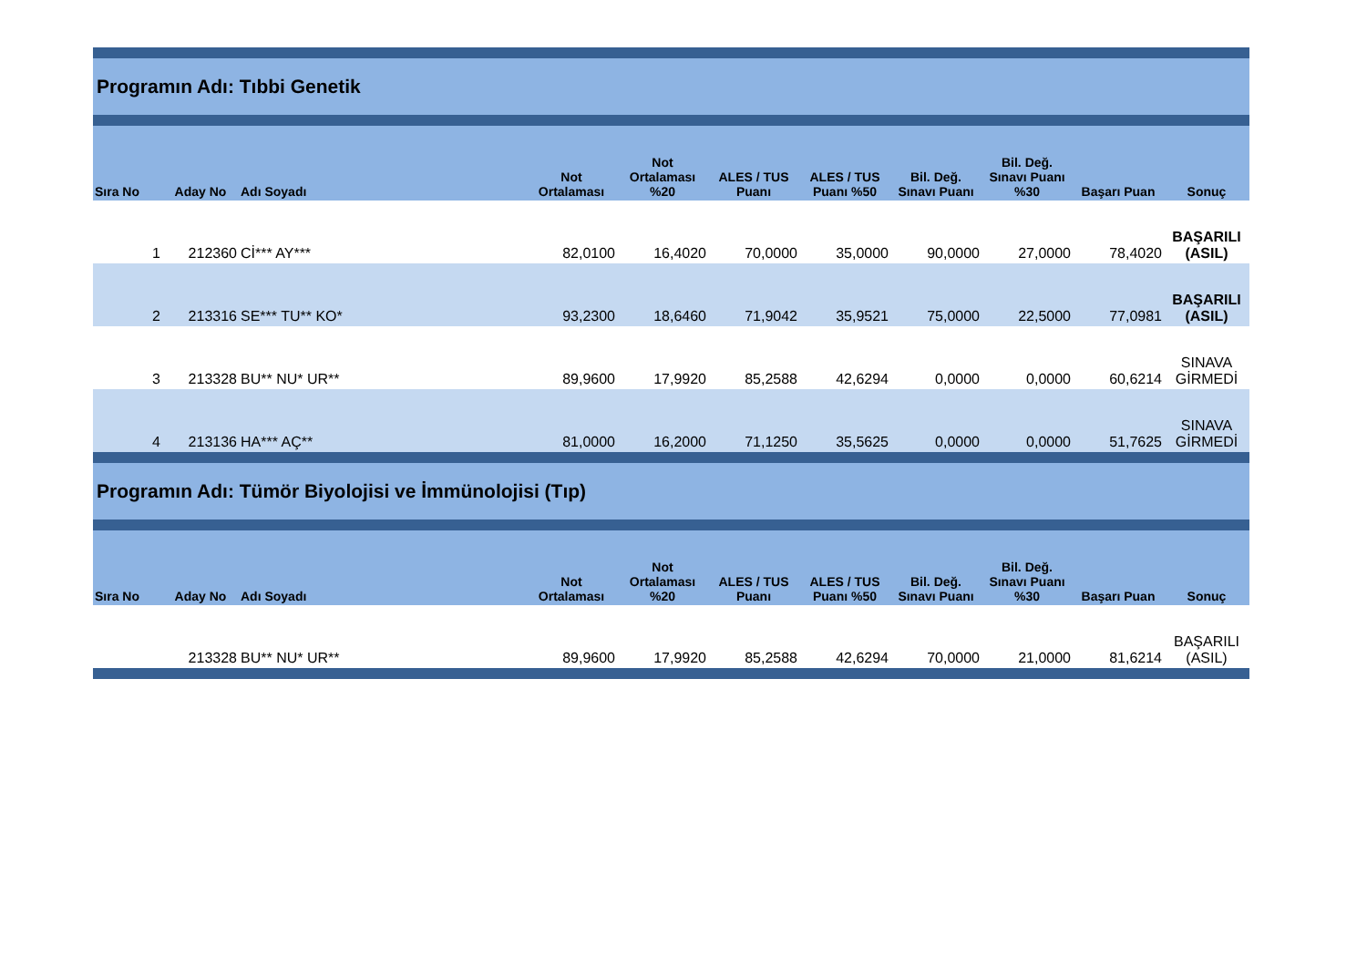| Programın Adı: Tıbbi Genetik | | | | | | | | | | |
| Sıra No | Aday No | Adı Soyadı | Not Ortalaması | Not Ortalaması %20 | ALES / TUS Puanı | ALES / TUS Puanı %50 | Bil. Değ. Sınavı Puanı | Bil. Değ. Sınavı Puanı %30 | Başarı Puan | Sonuç |
| 1 | 212360 | Cİ*** AY*** | 82,0100 | 16,4020 | 70,0000 | 35,0000 | 90,0000 | 27,0000 | 78,4020 | BAŞARILI (ASIL) |
| 2 | 213316 | SE*** TU** KO* | 93,2300 | 18,6460 | 71,9042 | 35,9521 | 75,0000 | 22,5000 | 77,0981 | BAŞARILI (ASIL) |
| 3 | 213328 | BU** NU* UR** | 89,9600 | 17,9920 | 85,2588 | 42,6294 | 0,0000 | 0,0000 | 60,6214 | SINAVA GİRMEDİ |
| 4 | 213136 | HA*** AÇ** | 81,0000 | 16,2000 | 71,1250 | 35,5625 | 0,0000 | 0,0000 | 51,7625 | SINAVA GİRMEDİ |
| Programın Adı: Tümör Biyolojisi ve İmmünolojisi (Tıp) | | | | | | | | | | |
| Sıra No | Aday No | Adı Soyadı | Not Ortalaması | Not Ortalaması %20 | ALES / TUS Puanı | ALES / TUS Puanı %50 | Bil. Değ. Sınavı Puanı | Bil. Değ. Sınavı Puanı %30 | Başarı Puan | Sonuç |
| | 213328 | BU** NU* UR** | 89,9600 | 17,9920 | 85,2588 | 42,6294 | 70,0000 | 21,0000 | 81,6214 | BAŞARILI (ASIL) |